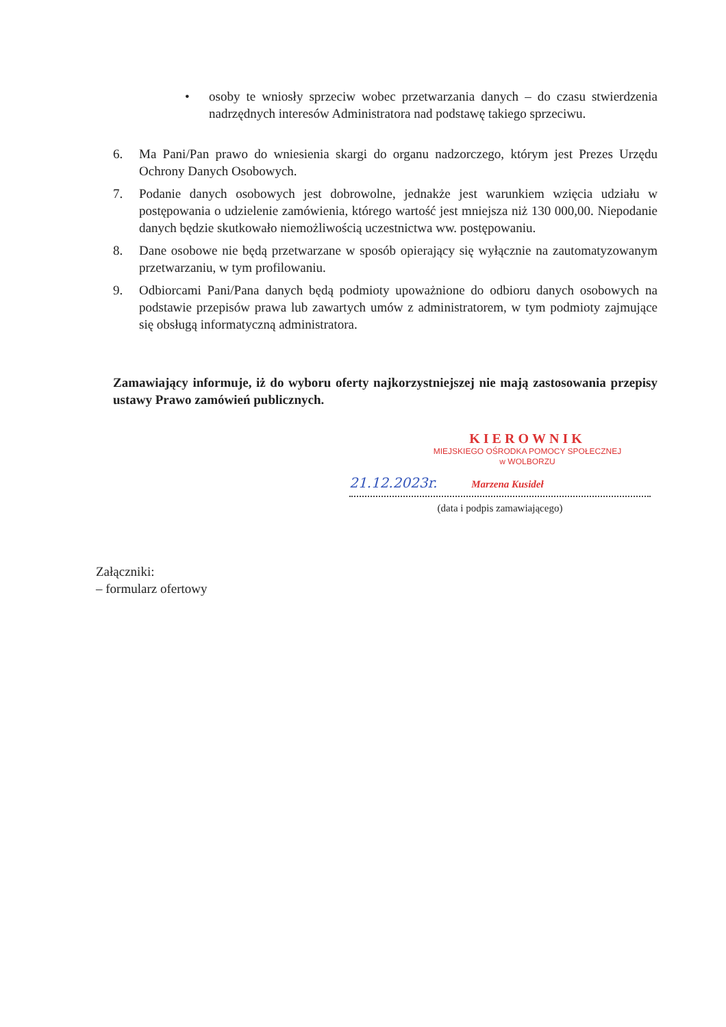• osoby te wniosły sprzeciw wobec przetwarzania danych – do czasu stwierdzenia nadrzędnych interesów Administratora nad podstawę takiego sprzeciwu.
6. Ma Pani/Pan prawo do wniesienia skargi do organu nadzorczego, którym jest Prezes Urzędu Ochrony Danych Osobowych.
7. Podanie danych osobowych jest dobrowolne, jednakże jest warunkiem wzięcia udziału w postępowania o udzielenie zamówienia, którego wartość jest mniejsza niż 130 000,00. Niepodanie danych będzie skutkowało niemożliwością uczestnictwa ww. postępowaniu.
8. Dane osobowe nie będą przetwarzane w sposób opierający się wyłącznie na zautomatyzowanym przetwarzaniu, w tym profilowaniu.
9. Odbiorcami Pani/Pana danych będą podmioty upoważnione do odbioru danych osobowych na podstawie przepisów prawa lub zawartych umów z administratorem, w tym podmioty zajmujące się obsługą informatyczną administratora.
Zamawiający informuje, iż do wyboru oferty najkorzystniejszej nie mają zastosowania przepisy ustawy Prawo zamówień publicznych.
KIEROWNIK
MIEJSKIEGO OŚRODKA POMOCY SPOŁECZNEJ
w WOLBORZU
21.12.2023r. Marzena Kusideł
(data i podpis zamawiającego)
Załączniki:
– formularz ofertowy